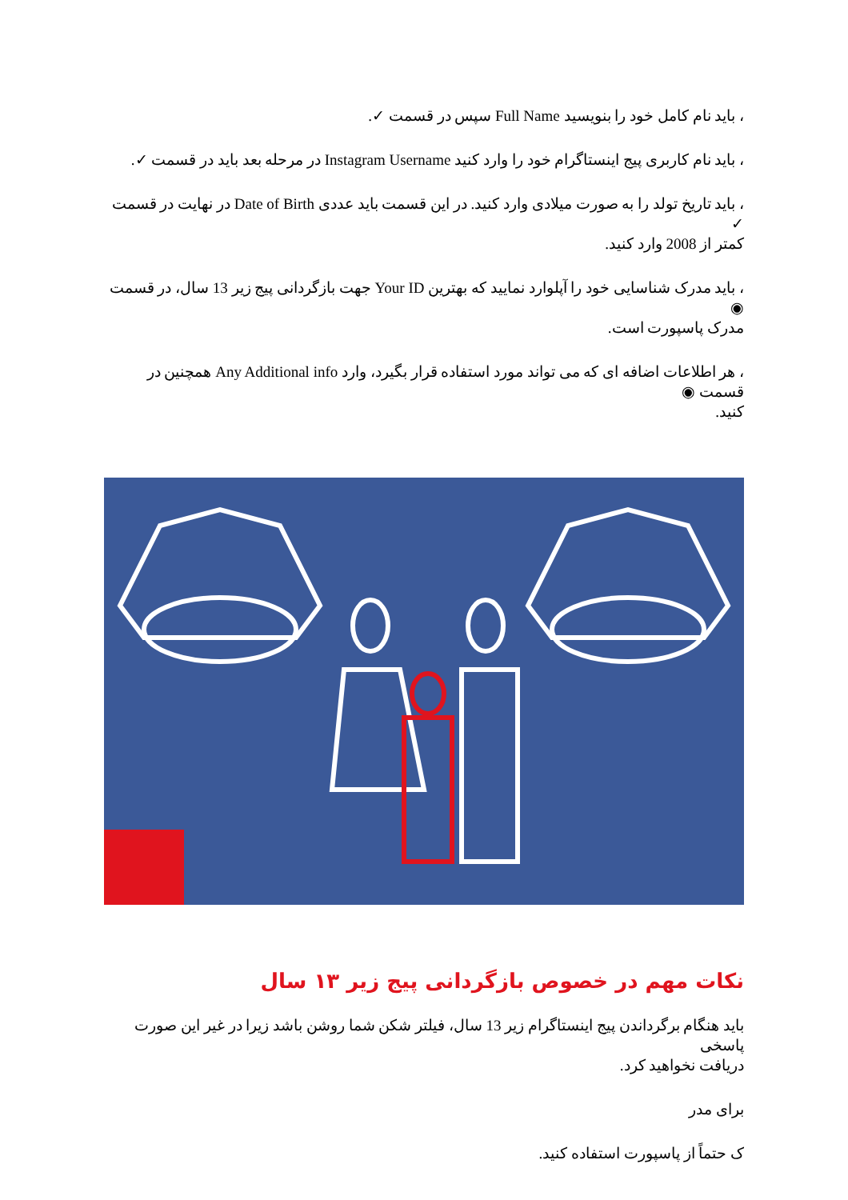، باید نام کامل خود را بنویسید Full Name سپس در قسمت ✓.
، باید نام کاربری پیج اینستاگرام خود را وارد کنید Instagram Username در مرحله بعد باید در قسمت ✓.
، باید تاریخ تولد را به صورت میلادی وارد کنید. در این قسمت باید عددی Date of Birth در نهایت در قسمت ✓
کمتر از 2008 وارد کنید.
، باید مدرک شناسایی خود را آپلوارد نمایید که بهترین Your ID جهت بازگردانی پیج زیر 13 سال، در قسمت ◉
مدرک پاسپورت است.
، هر اطلاعات اضافه ای که می تواند مورد استفاده قرار بگیرد، وارد Any Additional info همچنین در قسمت ◉
کنید.
نکات مهم در خصوص بازگردانی پیج زیر ۱۳ سال
باید هنگام برگرداندن پیج اینستاگرام زیر 13 سال، فیلتر شکن شما روشن باشد زیرا در غیر این صورت پاسخی
دریافت نخواهید کرد.
برای مدر
ک حتماً از پاسپورت استفاده کنید.